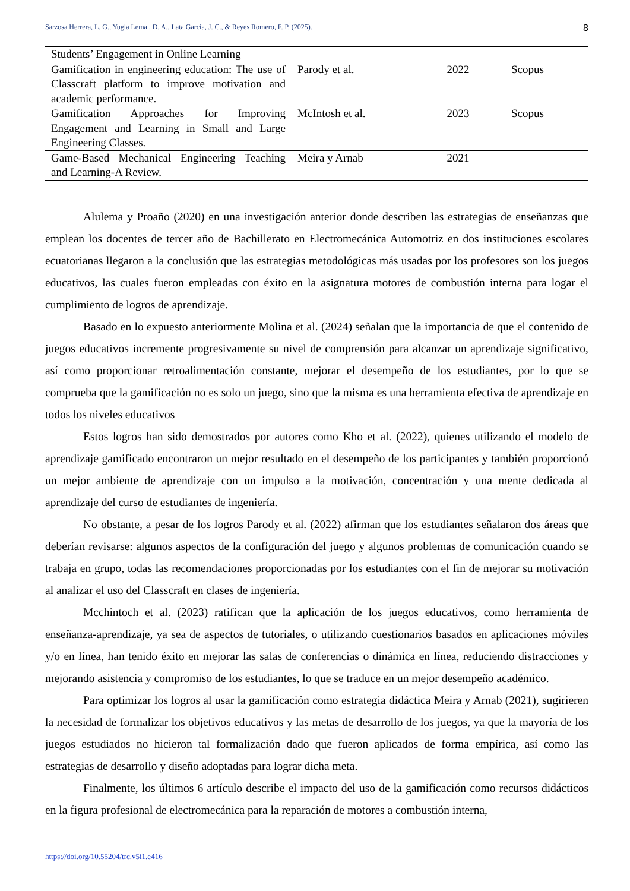Sarzosa Herrera, L. G., Yugla Lema , D. A., Lata García, J. C., & Reyes Romero, F. P. (2025). 8
| Students’ Engagement in Online Learning | | | |
| Gamification in engineering education: The use of Classcraft platform to improve motivation and academic performance. | Parody et al. | 2022 | Scopus |
| Gamification Approaches for Improving Engagement and Learning in Small and Large Engineering Classes. | McIntosh et al. | 2023 | Scopus |
| Game-Based Mechanical Engineering Teaching and Learning-A Review. | Meira y Arnab | 2021 | |
Alulema y Proaño (2020) en una investigación anterior donde describen las estrategias de enseñanzas que emplean los docentes de tercer año de Bachillerato en Electromecánica Automotriz en dos instituciones escolares ecuatorianas llegaron a la conclusión que las estrategias metodológicas más usadas por los profesores son los juegos educativos, las cuales fueron empleadas con éxito en la asignatura motores de combustión interna para logar el cumplimiento de logros de aprendizaje.
Basado en lo expuesto anteriormente Molina et al. (2024) señalan que la importancia de que el contenido de juegos educativos incremente progresivamente su nivel de comprensión para alcanzar un aprendizaje significativo, así como proporcionar retroalimentación constante, mejorar el desempeño de los estudiantes, por lo que se comprueba que la gamificación no es solo un juego, sino que la misma es una herramienta efectiva de aprendizaje en todos los niveles educativos
Estos logros han sido demostrados por autores como Kho et al. (2022), quienes utilizando el modelo de aprendizaje gamificado encontraron un mejor resultado en el desempeño de los participantes y también proporcionó un mejor ambiente de aprendizaje con un impulso a la motivación, concentración y una mente dedicada al aprendizaje del curso de estudiantes de ingeniería.
No obstante, a pesar de los logros Parody et al. (2022) afirman que los estudiantes señalaron dos áreas que deberían revisarse: algunos aspectos de la configuración del juego y algunos problemas de comunicación cuando se trabaja en grupo, todas las recomendaciones proporcionadas por los estudiantes con el fin de mejorar su motivación al analizar el uso del Classcraft en clases de ingeniería.
Mcchintoch et al. (2023) ratifican que la aplicación de los juegos educativos, como herramienta de enseñanza-aprendizaje, ya sea de aspectos de tutoriales, o utilizando cuestionarios basados en aplicaciones móviles y/o en línea, han tenido éxito en mejorar las salas de conferencias o dinámica en línea, reduciendo distracciones y mejorando asistencia y compromiso de los estudiantes, lo que se traduce en un mejor desempeño académico.
Para optimizar los logros al usar la gamificación como estrategia didáctica Meira y Arnab (2021), sugirieren la necesidad de formalizar los objetivos educativos y las metas de desarrollo de los juegos, ya que la mayoría de los juegos estudiados no hicieron tal formalización dado que fueron aplicados de forma empírica, así como las estrategias de desarrollo y diseño adoptadas para lograr dicha meta.
Finalmente, los últimos 6 artículo describe el impacto del uso de la gamificación como recursos didácticos en la figura profesional de electromecánica para la reparación de motores a combustión interna,
https://doi.org/10.55204/trc.v5i1.e416